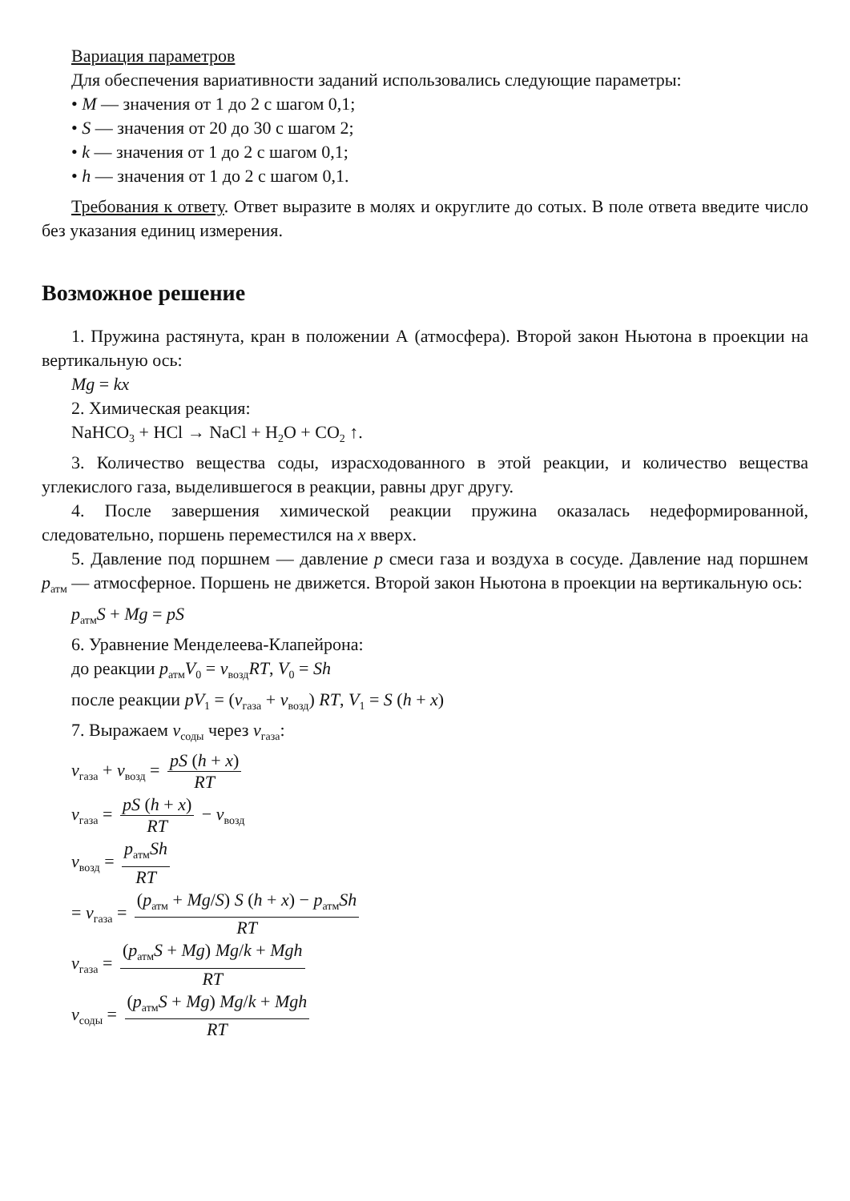Вариация параметров
Для обеспечения вариативности заданий использовались следующие параметры:
• M — значения от 1 до 2 с шагом 0,1;
• S — значения от 20 до 30 с шагом 2;
• k — значения от 1 до 2 с шагом 0,1;
• h — значения от 1 до 2 с шагом 0,1.
Требования к ответу. Ответ выразите в молях и округлите до сотых. В поле ответа введите число без указания единиц измерения.
Возможное решение
1. Пружина растянута, кран в положении А (атмосфера). Второй закон Ньютона в проекции на вертикальную ось:
Mg = kx
2. Химическая реакция:
NaHCO<sub>3</sub> + HCl → NaCl + H<sub>2</sub>O + CO<sub>2</sub> ↑.
3. Количество вещества соды, израсходованного в этой реакции, и количество вещества углекислого газа, выделившегося в реакции, равны друг другу.
4. После завершения химической реакции пружина оказалась недеформированной, следовательно, поршень переместился на x вверх.
5. Давление под поршнем — давление p смеси газа и воздуха в сосуде. Давление над поршнем p<sub>атм</sub> — атмосферное. Поршень не движется. Второй закон Ньютона в проекции на вертикальную ось:
p<sub>атм</sub>S + Mg = pS
6. Уравнение Менделеева-Клапейрона:
до реакции p<sub>атм</sub>V<sub>0</sub> = ν<sub>возд</sub>RT, V<sub>0</sub> = Sh
после реакции pV<sub>1</sub> = (ν<sub>газа</sub> + ν<sub>возд</sub>) RT, V<sub>1</sub> = S (h + x)
7. Выражаем ν<sub>соды</sub> через ν<sub>газа</sub>:
ν<sub>газа</sub> + ν<sub>возд</sub> = pS (h + x) RT
ν<sub>газа</sub> = pS (h + x) RT − ν<sub>возд</sub>
ν<sub>возд</sub> = p<sub>атм</sub>Sh RT
= ν<sub>газа</sub> = (p<sub>атм</sub> + Mg/S) S (h + x) − p<sub>атм</sub>Sh RT
ν<sub>газа</sub> = (p<sub>атм</sub>S + Mg) Mg/k + Mgh RT
ν<sub>соды</sub> = (p<sub>атм</sub>S + Mg) Mg/k + Mgh RT